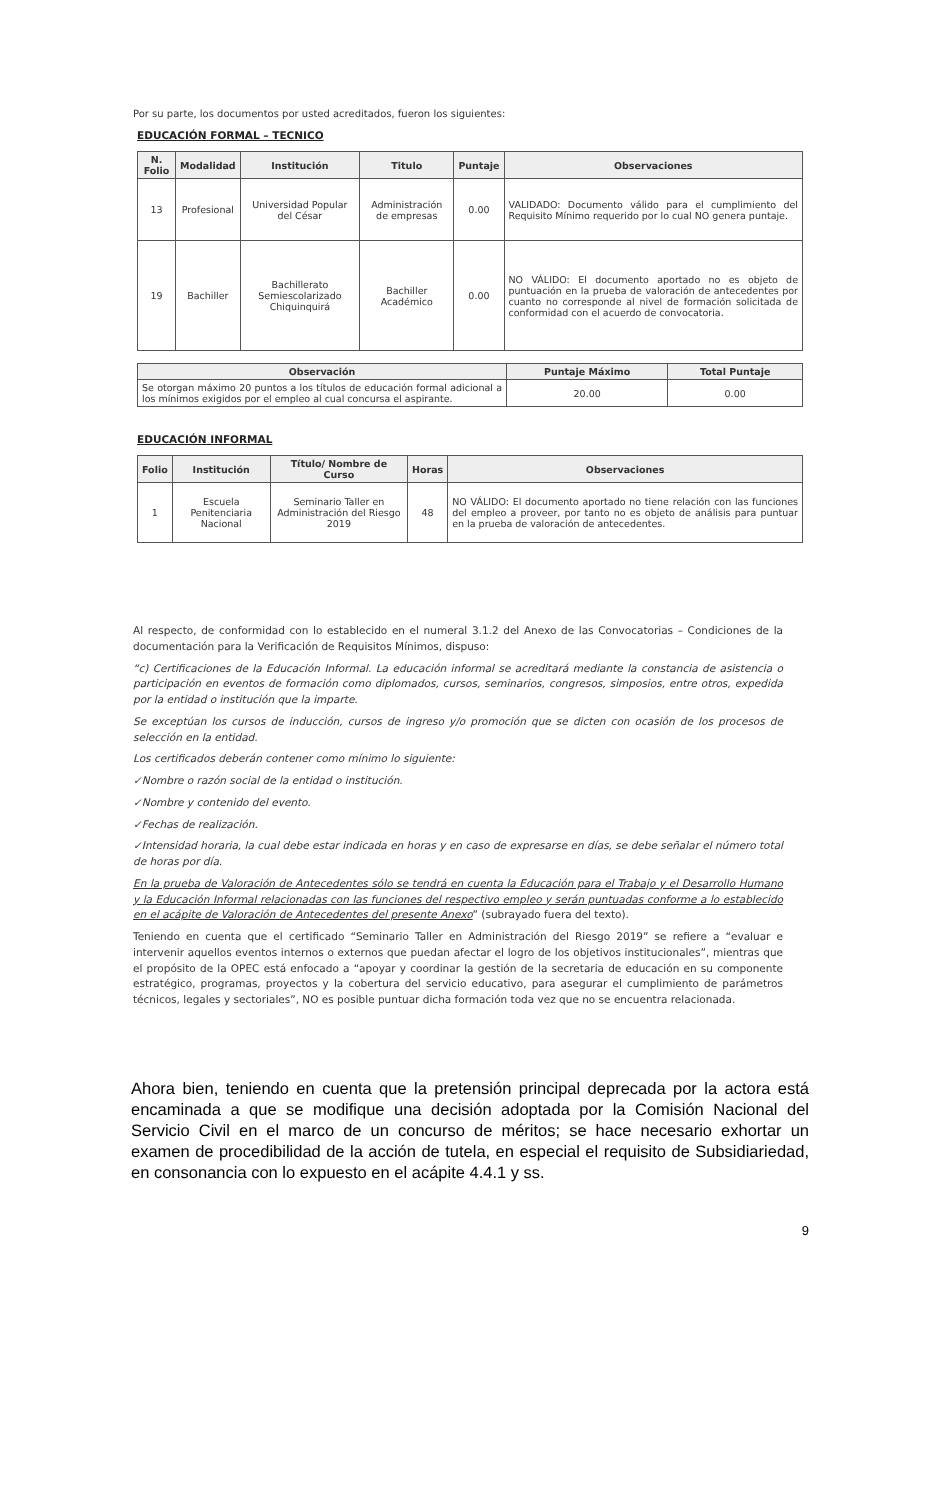Por su parte, los documentos por usted acreditados, fueron los siguientes:
EDUCACIÓN FORMAL – TECNICO
| N. Folio | Modalidad | Institución | Titulo | Puntaje | Observaciones |
| --- | --- | --- | --- | --- | --- |
| 13 | Profesional | Universidad Popular del César | Administración de empresas | 0.00 | VALIDADO: Documento válido para el cumplimiento del Requisito Mínimo requerido por lo cual NO genera puntaje. |
| 19 | Bachiller | Bachillerato Semiescolarizado Chiquinquirá | Bachiller Académico | 0.00 | NO VÁLIDO: El documento aportado no es objeto de puntuación en la prueba de valoración de antecedentes por cuanto no corresponde al nivel de formación solicitada de conformidad con el acuerdo de convocatoria. |
| Observación | Puntaje Máximo | Total Puntaje |
| --- | --- | --- |
| Se otorgan máximo 20 puntos a los títulos de educación formal adicional a los mínimos exigidos por el empleo al cual concursa el aspirante. | 20.00 | 0.00 |
EDUCACIÓN INFORMAL
| Folio | Institución | Título/ Nombre de Curso | Horas | Observaciones |
| --- | --- | --- | --- | --- |
| 1 | Escuela Penitenciaria Nacional | Seminario Taller en Administración del Riesgo 2019 | 48 | NO VÁLIDO: El documento aportado no tiene relación con las funciones del empleo a proveer, por tanto no es objeto de análisis para puntuar en la prueba de valoración de antecedentes. |
Al respecto, de conformidad con lo establecido en el numeral 3.1.2 del Anexo de las Convocatorias – Condiciones de la documentación para la Verificación de Requisitos Mínimos, dispuso:
“c) Certificaciones de la Educación Informal. La educación informal se acreditará mediante la constancia de asistencia o participación en eventos de formación como diplomados, cursos, seminarios, congresos, simposios, entre otros, expedida por la entidad o institución que la imparte.
Se exceptúan los cursos de inducción, cursos de ingreso y/o promoción que se dicten con ocasión de los procesos de selección en la entidad.
Los certificados deberán contener como mínimo lo siguiente:
✓Nombre o razón social de la entidad o institución.
✓Nombre y contenido del evento.
✓Fechas de realización.
✓Intensidad horaria, la cual debe estar indicada en horas y en caso de expresarse en días, se debe señalar el número total de horas por día.
En la prueba de Valoración de Antecedentes sólo se tendrá en cuenta la Educación para el Trabajo y el Desarrollo Humano y la Educación Informal relacionadas con las funciones del respectivo empleo y serán puntuadas conforme a lo establecido en el acápite de Valoración de Antecedentes del presente Anexo” (subrayado fuera del texto).
Teniendo en cuenta que el certificado “Seminario Taller en Administración del Riesgo 2019” se refiere a “evaluar e intervenir aquellos eventos internos o externos que puedan afectar el logro de los objetivos institucionales”, mientras que el propósito de la OPEC está enfocado a “apoyar y coordinar la gestión de la secretaria de educación en su componente estratégico, programas, proyectos y la cobertura del servicio educativo, para asegurar el cumplimiento de parámetros técnicos, legales y sectoriales”, NO es posible puntuar dicha formación toda vez que no se encuentra relacionada.
Ahora bien, teniendo en cuenta que la pretensión principal deprecada por la actora está encaminada a que se modifique una decisión adoptada por la Comisión Nacional del Servicio Civil en el marco de un concurso de méritos; se hace necesario exhortar un examen de procedibilidad de la acción de tutela, en especial el requisito de Subsidiariedad, en consonancia con lo expuesto en el acápite 4.4.1 y ss.
9